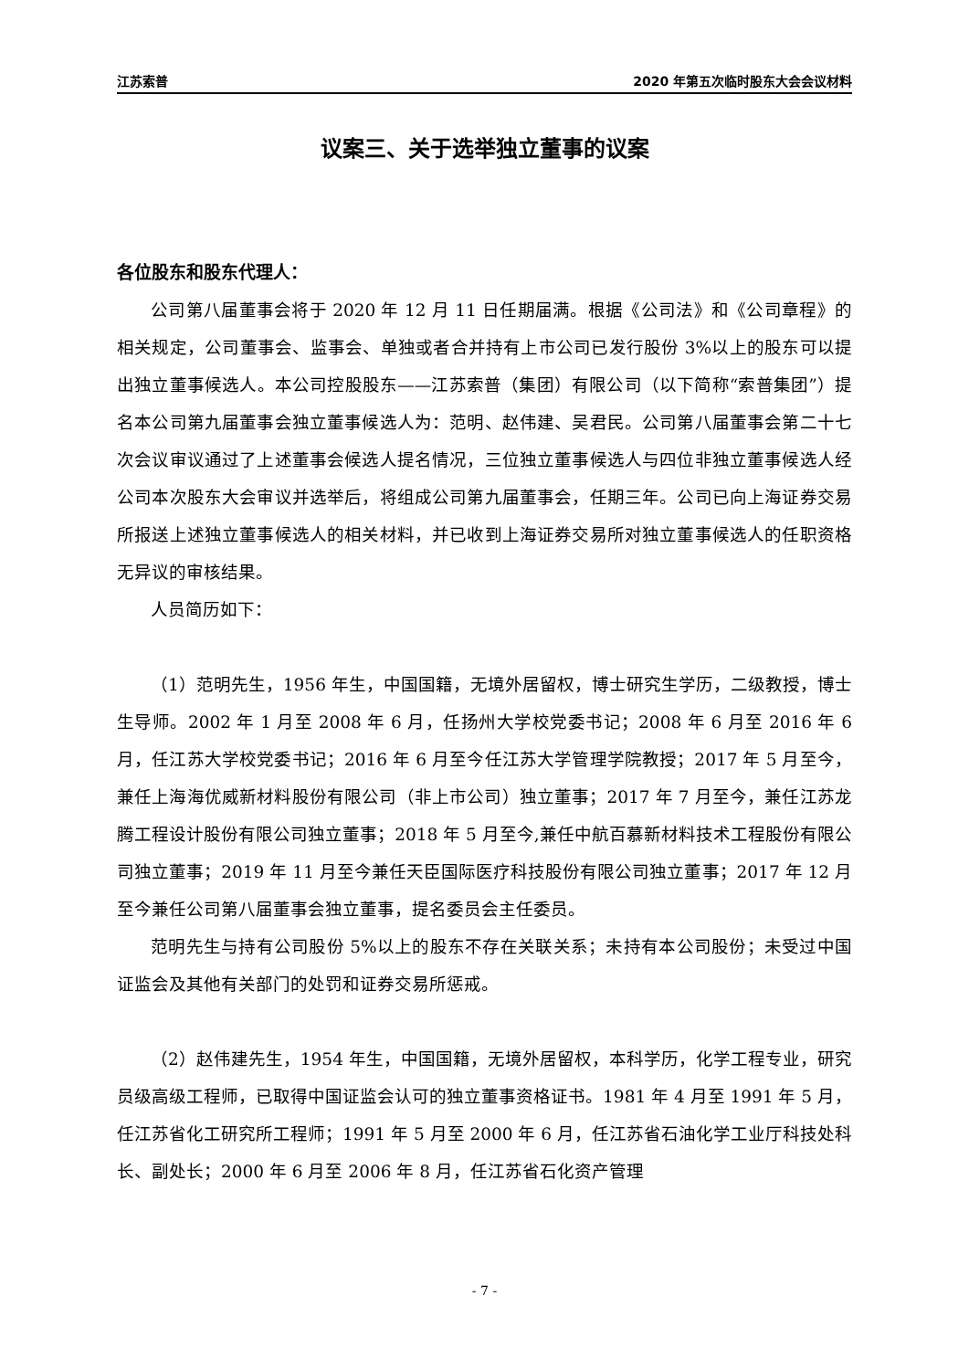江苏索普 2020 年第五次临时股东大会会议材料
议案三、关于选举独立董事的议案
各位股东和股东代理人：
公司第八届董事会将于 2020 年 12 月 11 日任期届满。根据《公司法》和《公司章程》的相关规定，公司董事会、监事会、单独或者合并持有上市公司已发行股份 3%以上的股东可以提出独立董事候选人。本公司控股股东——江苏索普（集团）有限公司（以下简称“索普集团”）提名本公司第九届董事会独立董事候选人为：范明、赵伟建、吴君民。公司第八届董事会第二十七次会议审议通过了上述董事会候选人提名情况，三位独立董事候选人与四位非独立董事候选人经公司本次股东大会审议并选举后，将组成公司第九届董事会，任期三年。公司已向上海证券交易所报送上述独立董事候选人的相关材料，并已收到上海证券交易所对独立董事候选人的任职资格无异议的审核结果。
人员简历如下：
（1）范明先生，1956 年生，中国国籍，无境外居留权，博士研究生学历，二级教授，博士生导师。2002 年 1 月至 2008 年 6 月，任扬州大学校党委书记；2008 年 6 月至 2016 年 6 月，任江苏大学校党委书记；2016 年 6 月至今任江苏大学管理学院教授；2017 年 5 月至今，兼任上海海优威新材料股份有限公司（非上市公司）独立董事；2017 年 7 月至今，兼任江苏龙腾工程设计股份有限公司独立董事；2018 年 5 月至今,兼任中航百慕新材料技术工程股份有限公司独立董事；2019 年 11 月至今兼任天臣国际医疗科技股份有限公司独立董事；2017 年 12 月至今兼任公司第八届董事会独立董事，提名委员会主任委员。
范明先生与持有公司股份 5%以上的股东不存在关联关系；未持有本公司股份；未受过中国证监会及其他有关部门的处罚和证券交易所惩戒。
（2）赵伟建先生，1954 年生，中国国籍，无境外居留权，本科学历，化学工程专业，研究员级高级工程师，已取得中国证监会认可的独立董事资格证书。1981 年 4 月至 1991 年 5 月，任江苏省化工研究所工程师；1991 年 5 月至 2000 年 6 月，任江苏省石油化学工业厅科技处科长、副处长；2000 年 6 月至 2006 年 8 月，任江苏省石化资产管理
- 7 -